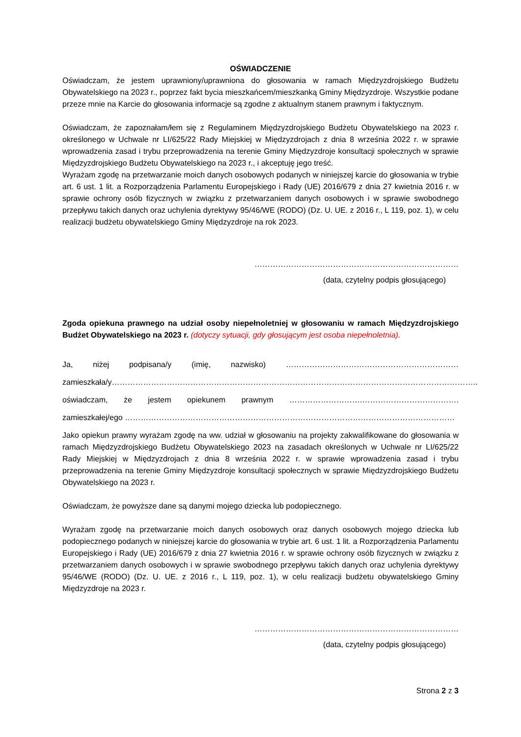OŚWIADCZENIE
Oświadczam, że jestem uprawniony/uprawniona do głosowania w ramach Międzyzdrojskiego Budżetu Obywatelskiego na 2023 r., poprzez fakt bycia mieszkańcem/mieszkanką Gminy Międzyzdroje. Wszystkie podane przeze mnie na Karcie do głosowania informacje są zgodne z aktualnym stanem prawnym i faktycznym.
Oświadczam, że zapoznałam/łem się z Regulaminem Międzyzdrojskiego Budżetu Obywatelskiego na 2023 r. określonego w Uchwale nr LI/625/22 Rady Miejskiej w Międzyzdrojach z dnia 8 września 2022 r. w sprawie wprowadzenia zasad i trybu przeprowadzenia na terenie Gminy Międzyzdroje konsultacji społecznych w sprawie Międzyzdrojskiego Budżetu Obywatelskiego na 2023 r., i akceptuję jego treść.
Wyrażam zgodę na przetwarzanie moich danych osobowych podanych w niniejszej karcie do głosowania w trybie art. 6 ust. 1 lit. a Rozporządzenia Parlamentu Europejskiego i Rady (UE) 2016/679 z dnia 27 kwietnia 2016 r. w sprawie ochrony osób fizycznych w związku z przetwarzaniem danych osobowych i w sprawie swobodnego przepływu takich danych oraz uchylenia dyrektywy 95/46/WE (RODO) (Dz. U. UE. z 2016 r., L 119, poz. 1), w celu realizacji budżetu obywatelskiego Gminy Międzyzdroje na rok 2023.
……………………………………………………………………
(data, czytelny podpis głosującego)
Zgoda opiekuna prawnego na udział osoby niepełnoletniej w głosowaniu w ramach Międzyzdrojskiego Budżet Obywatelskiego na 2023 r. (dotyczy sytuacji, gdy głosującym jest osoba niepełnoletnia).
Ja, niżej podpisana/y (imię, nazwisko) …………………………………………………………
zamieszkała/y…………………………………………………………………………………………………………………………..
oświadczam, że jestem opiekunem prawnym ……………………….……………………………….
zamieszkałej/ego ………………………………………………………………………………………………………………
Jako opiekun prawny wyrażam zgodę na ww. udział w głosowaniu na projekty zakwalifikowane do głosowania w ramach Międzyzdrojskiego Budżetu Obywatelskiego 2023 na zasadach określonych w Uchwale nr LI/625/22 Rady Miejskiej w Międzyzdrojach z dnia 8 września 2022 r. w sprawie wprowadzenia zasad i trybu przeprowadzenia na terenie Gminy Międzyzdroje konsultacji społecznych w sprawie Międzyzdrojskiego Budżetu Obywatelskiego na 2023 r.
Oświadczam, że powyższe dane są danymi mojego dziecka lub podopiecznego.
Wyrażam zgodę na przetwarzanie moich danych osobowych oraz danych osobowych mojego dziecka lub podopiecznego podanych w niniejszej karcie do głosowania w trybie art. 6 ust. 1 lit. a Rozporządzenia Parlamentu Europejskiego i Rady (UE) 2016/679 z dnia 27 kwietnia 2016 r. w sprawie ochrony osób fizycznych w związku z przetwarzaniem danych osobowych i w sprawie swobodnego przepływu takich danych oraz uchylenia dyrektywy 95/46/WE (RODO) (Dz. U. UE. z 2016 r., L 119, poz. 1), w celu realizacji budżetu obywatelskiego Gminy Międzyzdroje na 2023 r.
……………………………………………………………………
(data, czytelny podpis głosującego)
Strona 2 z 3